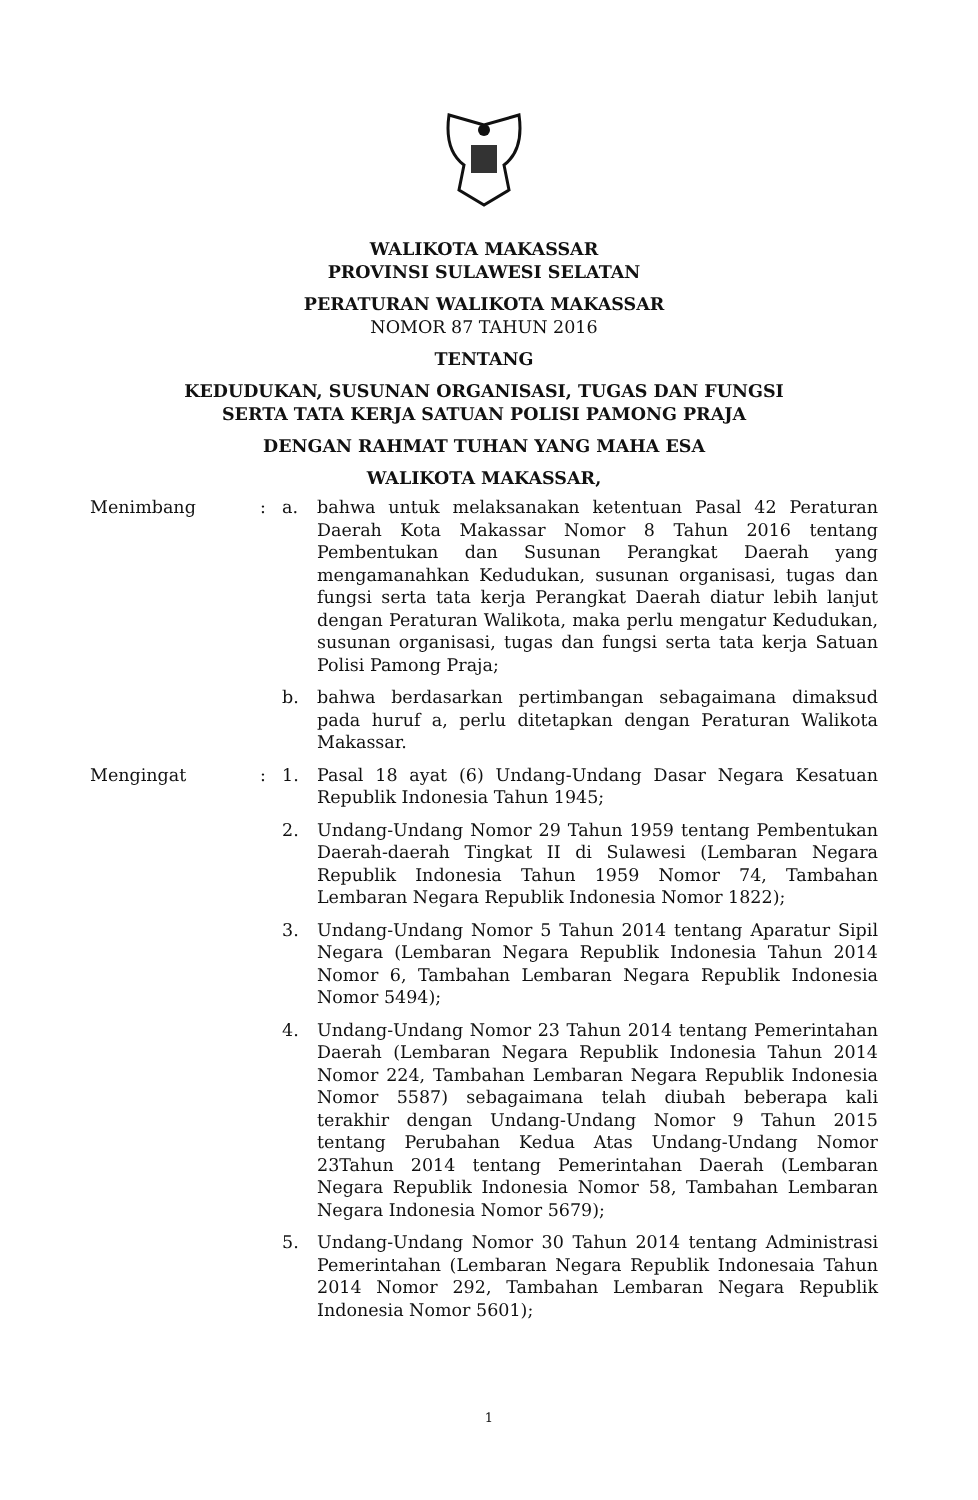WALIKOTA MAKASSAR
PROVINSI SULAWESI SELATAN
PERATURAN WALIKOTA MAKASSAR
NOMOR 87 TAHUN 2016
TENTANG
KEDUDUKAN, SUSUNAN ORGANISASI, TUGAS DAN FUNGSI
SERTA TATA KERJA SATUAN POLISI PAMONG PRAJA
DENGAN RAHMAT TUHAN YANG MAHA ESA
WALIKOTA MAKASSAR,
| Menimbang | : | a. | bahwa untuk melaksanakan ketentuan Pasal 42 Peraturan Daerah Kota Makassar Nomor 8 Tahun 2016 tentang Pembentukan dan Susunan Perangkat Daerah yang mengamanahkan Kedudukan, susunan organisasi, tugas dan fungsi serta tata kerja Perangkat Daerah diatur lebih lanjut dengan Peraturan Walikota, maka perlu mengatur Kedudukan, susunan organisasi, tugas dan fungsi serta tata kerja Satuan Polisi Pamong Praja; |
| | | b. | bahwa berdasarkan pertimbangan sebagaimana dimaksud pada huruf a, perlu ditetapkan dengan Peraturan Walikota Makassar. |
| Mengingat | : | 1. | Pasal 18 ayat (6) Undang-Undang Dasar Negara Kesatuan Republik Indonesia Tahun 1945; |
| | | 2. | Undang-Undang Nomor 29 Tahun 1959 tentang Pembentukan Daerah-daerah Tingkat II di Sulawesi (Lembaran Negara Republik Indonesia Tahun 1959 Nomor 74, Tambahan Lembaran Negara Republik Indonesia Nomor 1822); |
| | | 3. | Undang-Undang Nomor 5 Tahun 2014 tentang Aparatur Sipil Negara (Lembaran Negara Republik Indonesia Tahun 2014 Nomor 6, Tambahan Lembaran Negara Republik Indonesia Nomor 5494); |
| | | 4. | Undang-Undang Nomor 23 Tahun 2014 tentang Pemerintahan Daerah (Lembaran Negara Republik Indonesia Tahun 2014 Nomor 224, Tambahan Lembaran Negara Republik Indonesia Nomor 5587) sebagaimana telah diubah beberapa kali terakhir dengan Undang-Undang Nomor 9 Tahun 2015 tentang Perubahan Kedua Atas Undang-Undang Nomor 23Tahun 2014 tentang Pemerintahan Daerah (Lembaran Negara Republik Indonesia Nomor 58, Tambahan Lembaran Negara Indonesia Nomor 5679); |
| | | 5. | Undang-Undang Nomor 30 Tahun 2014 tentang Administrasi Pemerintahan (Lembaran Negara Republik Indonesaia Tahun 2014 Nomor 292, Tambahan Lembaran Negara Republik Indonesia Nomor 5601); |
1